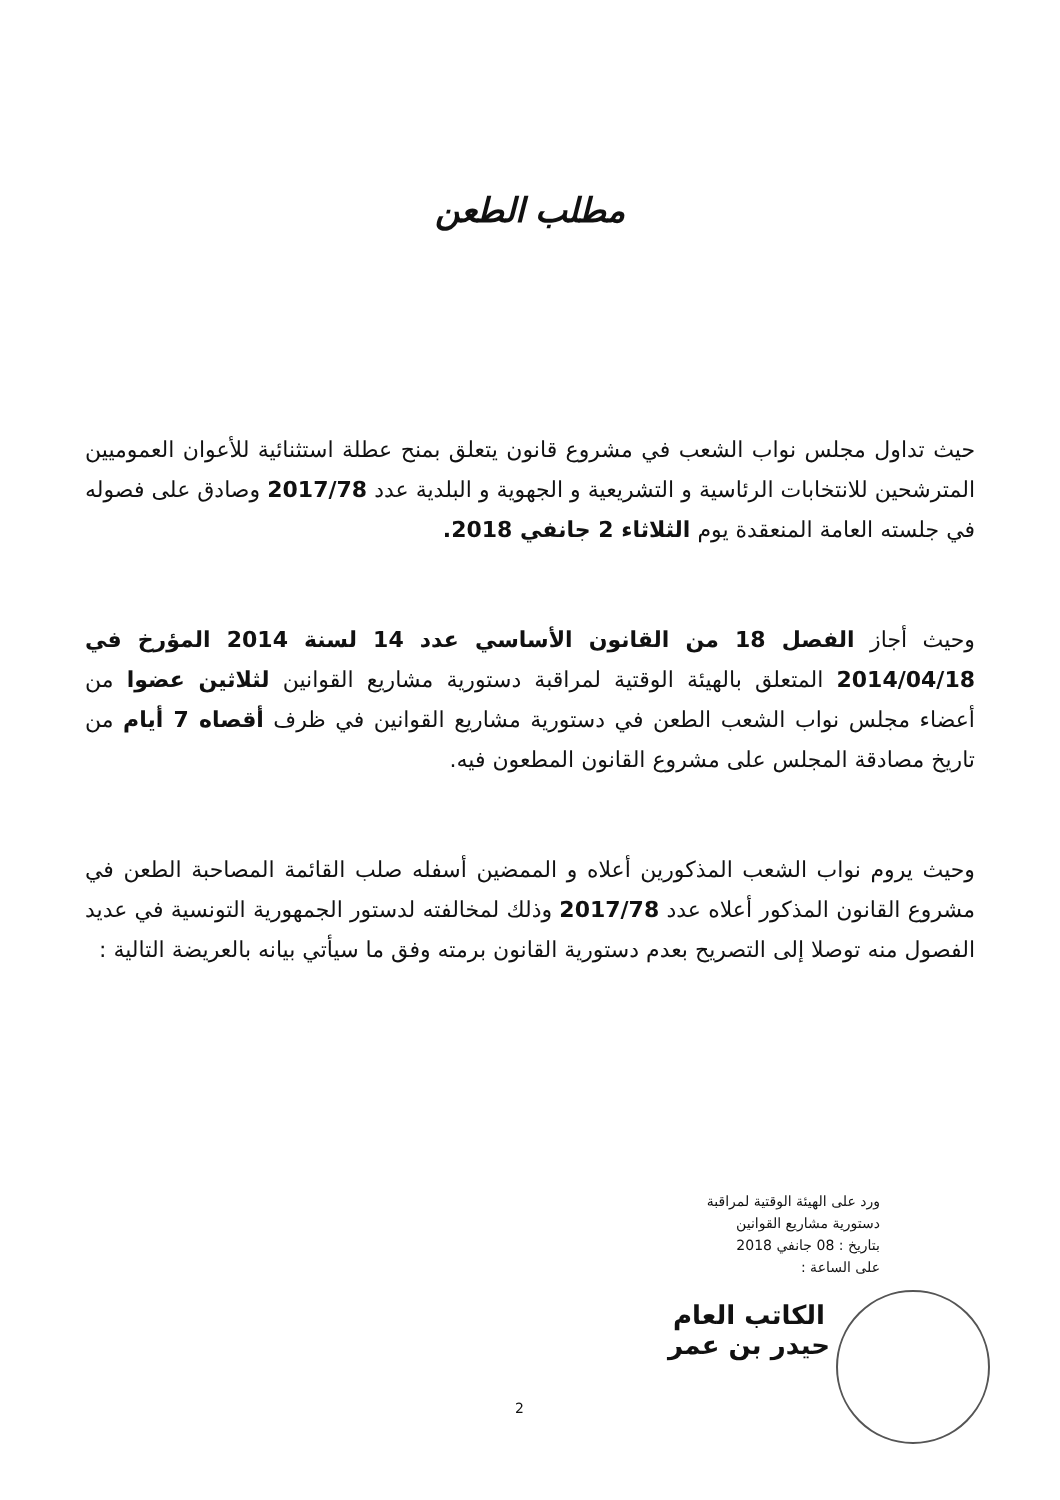مطلب الطعن
حيث تداول مجلس نواب الشعب في مشروع قانون يتعلق بمنح عطلة استثنائية للأعوان العموميين المترشحين للانتخابات الرئاسية و التشريعية و الجهوية و البلدية عدد 2017/78 وصادق على فصوله في جلسته العامة المنعقدة يوم الثلاثاء 2 جانفي 2018.
وحيث أجاز الفصل 18 من القانون الأساسي عدد 14 لسنة 2014 المؤرخ في 2014/04/18 المتعلق بالهيئة الوقتية لمراقبة دستورية مشاريع القوانين لثلاثين عضوا من أعضاء مجلس نواب الشعب الطعن في دستورية مشاريع القوانين في ظرف أقصاه 7 أيام من تاريخ مصادقة المجلس على مشروع القانون المطعون فيه.
وحيث يروم نواب الشعب المذكورين أعلاه و الممضين أسفله صلب القائمة المصاحبة الطعن في مشروع القانون المذكور أعلاه عدد 2017/78 وذلك لمخالفته لدستور الجمهورية التونسية في عديد الفصول منه توصلا إلى التصريح بعدم دستورية القانون برمته وفق ما سيأتي بيانه بالعريضة التالية :
ورد على الهيئة الوقتية لمراقبة
دستورية مشاريع القوانين
بتاريخ : 08 جانفي 2018
على الساعة :
الكاتب العام
حيدر بن عمر
2